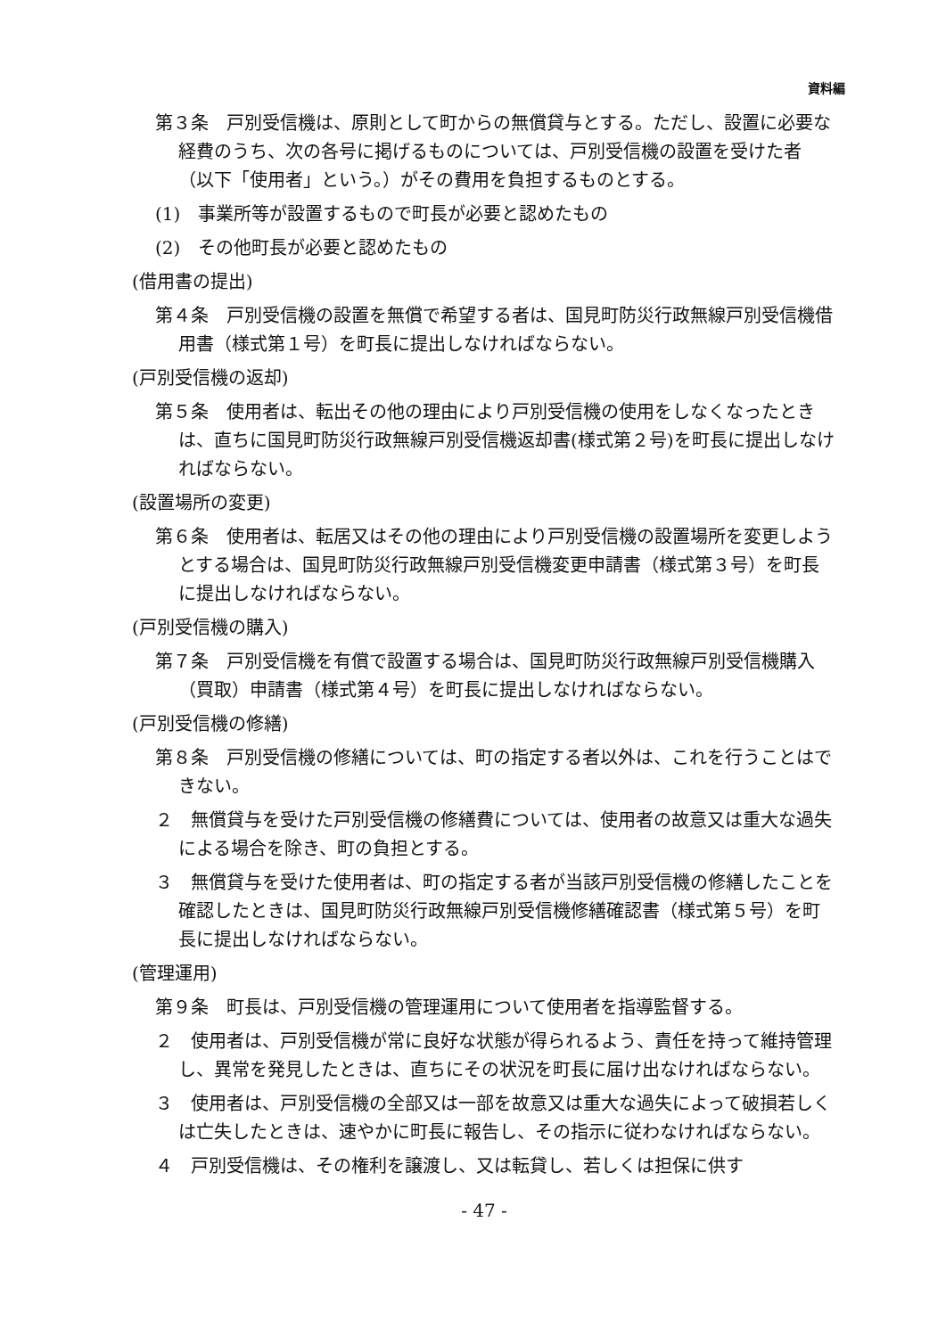資料編
第３条　戸別受信機は、原則として町からの無償貸与とする。ただし、設置に必要な経費のうち、次の各号に掲げるものについては、戸別受信機の設置を受けた者（以下「使用者」という。）がその費用を負担するものとする。
(1)　事業所等が設置するもので町長が必要と認めたもの
(2)　その他町長が必要と認めたもの
(借用書の提出)
第４条　戸別受信機の設置を無償で希望する者は、国見町防災行政無線戸別受信機借用書（様式第１号）を町長に提出しなければならない。
(戸別受信機の返却)
第５条　使用者は、転出その他の理由により戸別受信機の使用をしなくなったときは、直ちに国見町防災行政無線戸別受信機返却書(様式第２号)を町長に提出しなければならない。
(設置場所の変更)
第６条　使用者は、転居又はその他の理由により戸別受信機の設置場所を変更しようとする場合は、国見町防災行政無線戸別受信機変更申請書（様式第３号）を町長に提出しなければならない。
(戸別受信機の購入)
第７条　戸別受信機を有償で設置する場合は、国見町防災行政無線戸別受信機購入（買取）申請書（様式第４号）を町長に提出しなければならない。
(戸別受信機の修繕)
第８条　戸別受信機の修繕については、町の指定する者以外は、これを行うことはできない。
２　無償貸与を受けた戸別受信機の修繕費については、使用者の故意又は重大な過失による場合を除き、町の負担とする。
３　無償貸与を受けた使用者は、町の指定する者が当該戸別受信機の修繕したことを確認したときは、国見町防災行政無線戸別受信機修繕確認書（様式第５号）を町長に提出しなければならない。
(管理運用)
第９条　町長は、戸別受信機の管理運用について使用者を指導監督する。
２　使用者は、戸別受信機が常に良好な状態が得られるよう、責任を持って維持管理し、異常を発見したときは、直ちにその状況を町長に届け出なければならない。
３　使用者は、戸別受信機の全部又は一部を故意又は重大な過失によって破損若しくは亡失したときは、速やかに町長に報告し、その指示に従わなければならない。
４　戸別受信機は、その権利を譲渡し、又は転貸し、若しくは担保に供す
- 47 -